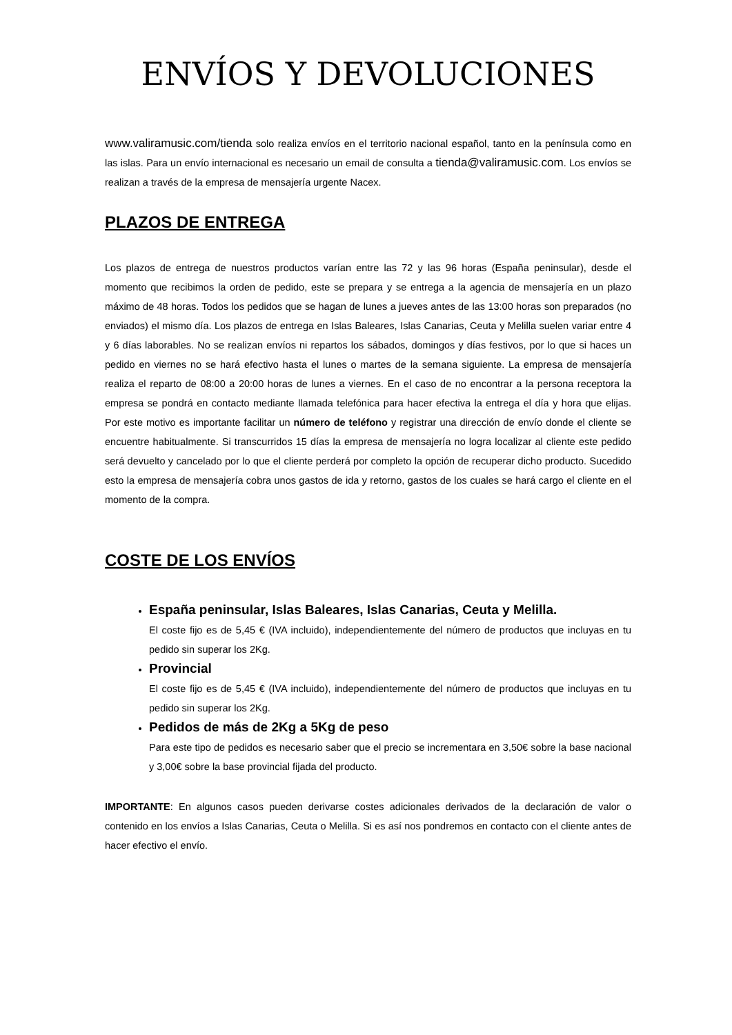ENVÍOS Y DEVOLUCIONES
www.valiramusic.com/tienda solo realiza envíos en el territorio nacional español, tanto en la península como en las islas. Para un envío internacional es necesario un email de consulta a tienda@valiramusic.com. Los envíos se realizan a través de la empresa de mensajería urgente Nacex.
PLAZOS DE ENTREGA
Los plazos de entrega de nuestros productos varían entre las 72 y las 96 horas (España peninsular), desde el momento que recibimos la orden de pedido, este se prepara y se entrega a la agencia de mensajería en un plazo máximo de 48 horas. Todos los pedidos que se hagan de lunes a jueves antes de las 13:00 horas son preparados (no enviados) el mismo día. Los plazos de entrega en Islas Baleares, Islas Canarias, Ceuta y Melilla suelen variar entre 4 y 6 días laborables. No se realizan envíos ni repartos los sábados, domingos y días festivos, por lo que si haces un pedido en viernes no se hará efectivo hasta el lunes o martes de la semana siguiente. La empresa de mensajería realiza el reparto de 08:00 a 20:00 horas de lunes a viernes. En el caso de no encontrar a la persona receptora la empresa se pondrá en contacto mediante llamada telefónica para hacer efectiva la entrega el día y hora que elijas. Por este motivo es importante facilitar un número de teléfono y registrar una dirección de envío donde el cliente se encuentre habitualmente. Si transcurridos 15 días la empresa de mensajería no logra localizar al cliente este pedido será devuelto y cancelado por lo que el cliente perderá por completo la opción de recuperar dicho producto. Sucedido esto la empresa de mensajería cobra unos gastos de ida y retorno, gastos de los cuales se hará cargo el cliente en el momento de la compra.
COSTE DE LOS ENVÍOS
España peninsular, Islas Baleares, Islas Canarias, Ceuta y Melilla.
El coste fijo es de 5,45 € (IVA incluido), independientemente del número de productos que incluyas en tu pedido sin superar los 2Kg.
Provincial
El coste fijo es de 5,45 € (IVA incluido), independientemente del número de productos que incluyas en tu pedido sin superar los 2Kg.
Pedidos de más de 2Kg a 5Kg de peso
Para este tipo de pedidos es necesario saber que el precio se incrementara en 3,50€ sobre la base nacional y 3,00€ sobre la base provincial fijada del producto.
IMPORTANTE: En algunos casos pueden derivarse costes adicionales derivados de la declaración de valor o contenido en los envíos a Islas Canarias, Ceuta o Melilla. Si es así nos pondremos en contacto con el cliente antes de hacer efectivo el envío.